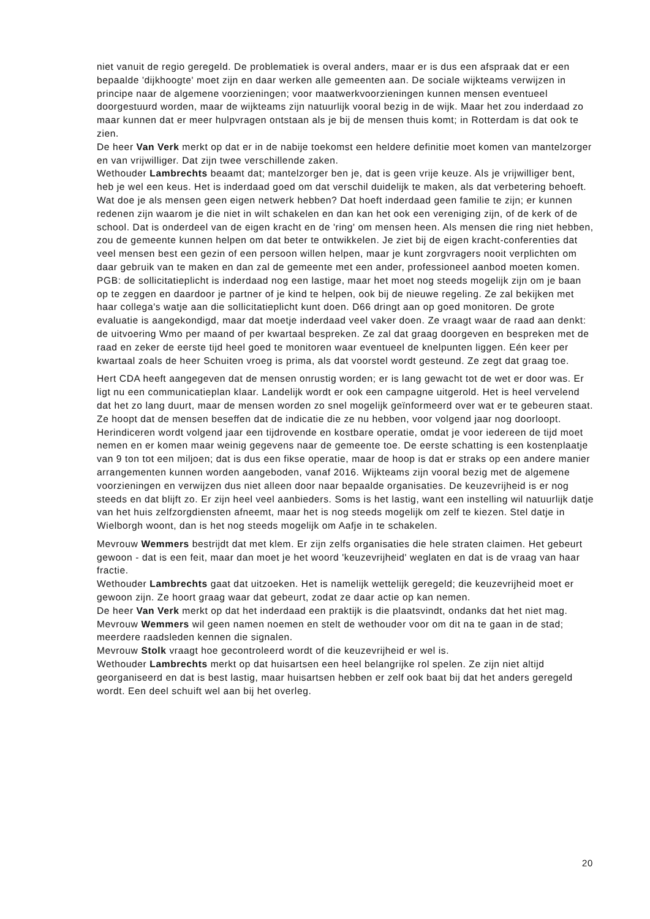niet vanuit de regio geregeld. De problematiek is overal anders, maar er is dus een afspraak dat er een bepaalde 'dijkhoogte' moet zijn en daar werken alle gemeenten aan. De sociale wijkteams verwijzen in principe naar de algemene voorzieningen; voor maatwerkvoorzieningen kunnen mensen eventueel doorgestuurd worden, maar de wijkteams zijn natuurlijk vooral bezig in de wijk. Maar het zou inderdaad zo maar kunnen dat er meer hulpvragen ontstaan als je bij de mensen thuis komt; in Rotterdam is dat ook te zien.
De heer Van Verk merkt op dat er in de nabije toekomst een heldere definitie moet komen van mantelzorger en van vrijwilliger. Dat zijn twee verschillende zaken.
Wethouder Lambrechts beaamt dat; mantelzorger ben je, dat is geen vrije keuze. Als je vrijwilliger bent, heb je wel een keus. Het is inderdaad goed om dat verschil duidelijk te maken, als dat verbetering behoeft. Wat doe je als mensen geen eigen netwerk hebben? Dat hoeft inderdaad geen familie te zijn; er kunnen redenen zijn waarom je die niet in wilt schakelen en dan kan het ook een vereniging zijn, of de kerk of de school. Dat is onderdeel van de eigen kracht en de 'ring' om mensen heen. Als mensen die ring niet hebben, zou de gemeente kunnen helpen om dat beter te ontwikkelen. Je ziet bij de eigen kracht-conferenties dat veel mensen best een gezin of een persoon willen helpen, maar je kunt zorgvragers nooit verplichten om daar gebruik van te maken en dan zal de gemeente met een ander, professioneel aanbod moeten komen. PGB: de sollicitatieplicht is inderdaad nog een lastige, maar het moet nog steeds mogelijk zijn om je baan op te zeggen en daardoor je partner of je kind te helpen, ook bij de nieuwe regeling. Ze zal bekijken met haar collega's watje aan die sollicitatieplicht kunt doen. D66 dringt aan op goed monitoren. De grote evaluatie is aangekondigd, maar dat moetje inderdaad veel vaker doen. Ze vraagt waar de raad aan denkt: de uitvoering Wmo per maand of per kwartaal bespreken. Ze zal dat graag doorgeven en bespreken met de raad en zeker de eerste tijd heel goed te monitoren waar eventueel de knelpunten liggen. Eén keer per kwartaal zoals de heer Schuiten vroeg is prima, als dat voorstel wordt gesteund. Ze zegt dat graag toe.
Hert CDA heeft aangegeven dat de mensen onrustig worden; er is lang gewacht tot de wet er door was. Er ligt nu een communicatieplan klaar. Landelijk wordt er ook een campagne uitgerold. Het is heel vervelend dat het zo lang duurt, maar de mensen worden zo snel mogelijk geïnformeerd over wat er te gebeuren staat. Ze hoopt dat de mensen beseffen dat de indicatie die ze nu hebben, voor volgend jaar nog doorloopt. Herindiceren wordt volgend jaar een tijdrovende en kostbare operatie, omdat je voor iedereen de tijd moet nemen en er komen maar weinig gegevens naar de gemeente toe. De eerste schatting is een kostenplaatje van 9 ton tot een miljoen; dat is dus een fikse operatie, maar de hoop is dat er straks op een andere manier arrangementen kunnen worden aangeboden, vanaf 2016. Wijkteams zijn vooral bezig met de algemene voorzieningen en verwijzen dus niet alleen door naar bepaalde organisaties. De keuzevrijheid is er nog steeds en dat blijft zo. Er zijn heel veel aanbieders. Soms is het lastig, want een instelling wil natuurlijk datje van het huis zelfzorgdiensten afneemt, maar het is nog steeds mogelijk om zelf te kiezen. Stel datje in Wielborgh woont, dan is het nog steeds mogelijk om Aafje in te schakelen.
Mevrouw Wemmers bestrijdt dat met klem. Er zijn zelfs organisaties die hele straten claimen. Het gebeurt gewoon - dat is een feit, maar dan moet je het woord 'keuzevrijheid' weglaten en dat is de vraag van haar fractie.
Wethouder Lambrechts gaat dat uitzoeken. Het is namelijk wettelijk geregeld; die keuzevrijheid moet er gewoon zijn. Ze hoort graag waar dat gebeurt, zodat ze daar actie op kan nemen.
De heer Van Verk merkt op dat het inderdaad een praktijk is die plaatsvindt, ondanks dat het niet mag.
Mevrouw Wemmers wil geen namen noemen en stelt de wethouder voor om dit na te gaan in de stad; meerdere raadsleden kennen die signalen.
Mevrouw Stolk vraagt hoe gecontroleerd wordt of die keuzevrijheid er wel is.
Wethouder Lambrechts merkt op dat huisartsen een heel belangrijke rol spelen. Ze zijn niet altijd georganiseerd en dat is best lastig, maar huisartsen hebben er zelf ook baat bij dat het anders geregeld wordt. Een deel schuift wel aan bij het overleg.
20